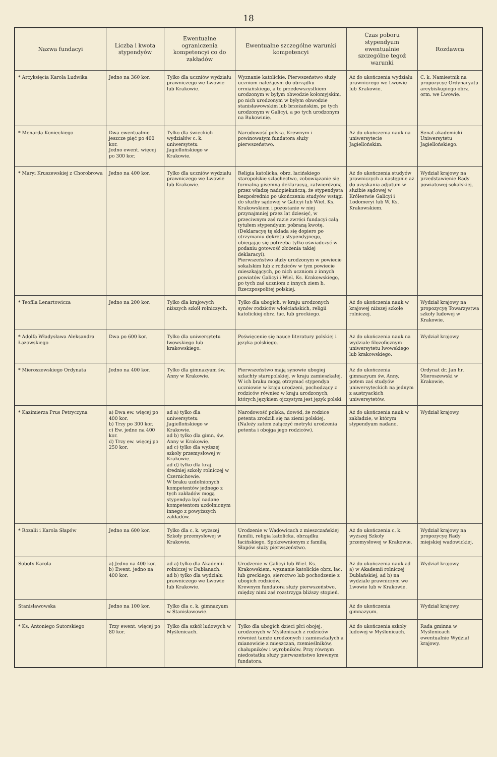18
| Nazwa fundacyi | Liczba i kwota stypendyów | Ewentualne ograniczenia kompetencyi co do zakładów | Ewentualne szczególne warunki kompetencyi | Czas poboru stypendyum ewentualnie szczególne tegoż warunki | Rozdawca |
| --- | --- | --- | --- | --- | --- |
| * Arcyksięcia Karola Ludwika | Jedno na 360 kor. | Tylko dla uczniów wydziału prawniczego we Lwowie lub Krakowie. | Wyznanie katolickie. Pierwszeństwo służy uczniom należącym do obrządku ormiańskiego, a to przedewszystkiem urodzonym w byłym obwodzie kołomyjskim, po nich urodzonym w byłym obwodzie stanisławowskim lub brzeżańskim, po tych urodzonym w Galicyi, a po tych urodzonym na Bukowinie. | Aż do ukończenia wydziału prawniczego we Lwowie lub Krakowie. | C. k. Namiestnik na propozycyę Ordynaryatu arcybiskupiego obrz. orm. we Lwowie. |
| * Menarda Konieckiego | Dwa ewentualnie jeszcze pięć po 400 kor. Jedno ewent. więcej po 300 kor. | Tylko dla świeckich wydziałów c. k. uniwersytetu Jagiellońskiego w Krakowie. | Narodowość polska. Krewnym i powinowatym fundatora służy pierwszeństwo. | Aż do ukończenia nauk na uniwersytecie Jagiellońskim. | Senat akademicki Uniwersytetu Jagiellońskiego. |
| * Maryi Kruszewskiej z Chorobrowa | Jedno na 400 kor. | Tylko dla uczniów wydziału prawniczego we Lwowie lub Krakowie. | Religia katolicka, obrz. łacińskiego staropolskie szlachectwo, zobowiązanie się formalną pisemną deklaracyą, zatwierdzoną przez władzę nadopiekuńczą, że stypendysta bezpośrednio po ukończeniu studyów wstąpi do służby sądowej w Galicyi lub Wiel. Ks. Krakowskiem i pozostanie w niej przynajmniej przez lat dziesięć, w przeciwnym zaś razie zwróci fundacyi całą tytułem stypendyum pobraną kwotę. (Deklaracyę tę składa się dopiero po otrzymaniu dekretu stypendyjnego, ubiegając się potrzeba tylko oświadczyć w podaniu gotowość złożenia takiej deklaracyi). Pierwszeństwo służy urodzonym w powiecie sokalskim lub z rodziców w tym powiecie mieszkających, po nich uczniom z innych powiatów Galicyi i Wiel. Ks. Krakowskiego, po tych zaś uczniom z innych ziem b. Rzeczpospolitej polskiej. | Aż do ukończenia studyów prawniczych a następnie aż do uzyskania adjutum w służbie sądowej w Królestwie Galicyi i Lodomeryi lub W. Ks. Krakowskiem. | Wydział krajowy na przedstawienie Rady powiatowej sokalskiej. |
| * Teofila Lenartowicza | Jedno na 200 kor. | Tylko dla krajowych niższych szkół rolniczych. | Tylko dla ubogich, w kraju urodzonych synów rodziców włościańskich, religii katolickiej obrz. łac. lub greckiego. | Aż do ukończenia nauk w krajowej niższej szkole rolniczej. | Wydział krajowy na propozycyę Towarzystwa szkoły ludowej w Krakowie. |
| * Adolfa Władysława Aleksandra Łazowskiego | Dwa po 600 kor. | Tylko dla uniwersytetu lwowskiego lub krakowskiego. | Poświęcenie się nauce literatury polskiej i języka polskiego. | Aż do ukończenia nauk na wydziale filozoficznym uniwersytetu lwowskiego lub krakowskiego. | Wydział krajowy. |
| * Mieroszewskiego Ordynata | Jedno na 400 kor. | Tylko dla gimnazyum św. Anny w Krakowie. | Pierwszeństwo mają synowie ubogiej szlachty staropolskiej, w kraju zamieszkałej. W ich braku mogą otrzymać stypendya uczniowie w kraju urodzeni, pochodzący z rodziców również w kraju urodzonych, których językiem ojczystym jest język polski. | Aż do ukończenia gimnazyum św. Anny, potem zaś studyów uniwersyteckich na jednym z austryackich uniwersytetów. | Ordynat dr. Jan hr. Mieroszewski w Krakowie. |
| * Kazimierza Prus Petryczyna | a) Dwa ew. więcej po 400 kor. b) Trzy po 300 kor. c) Ew. jedno na 400 kor. d) Trzy ew. więcej po 250 kor. | ad a) tylko dla uniwersytetu Jagiellońskiego w Krakowie. ad b) tylko dla gimn. św. Anny w Krakowie. ad c) tylko dla wyższej szkoły przemysłowej w Krakowie. ad d) tylko dla kraj. średniej szkoły rolniczej w Czernichowie. W braku uzdolnionych kompetentów jednego z tych zakładów mogą stypendya być nadane kompetentom uzdolnionym innego z powyższych zakładów. | Narodowość polska, dowód, że rodzice petenta zrodzili się na ziemi polskiej. (Należy zatem załączyć metryki urodzenia petenta i obojga jego rodziców). | Aż do ukończenia nauk w zakładzie, w którym stypendyum nadano. | Wydział krajowy. |
| * Rozalii i Karola Słapów | Jedno na 600 kor. | Tylko dla c. k. wyższej Szkoły przemysłowej w Krakowie. | Urodzenie w Wadowicach z mieszczańskiej familii, religia katolicka, obrządku łacińskiego. Spokrewnionym z familią Słapów służy pierwszeństwo. | Aż do ukończenia c. k. wyższej Szkoły przemysłowej w Krakowie. | Wydział krajowy na propozycyę Rady miejskiej wadowickiej. |
| Soboty Karola | a) Jedno na 400 kor. b) Ewent. jedno na 400 kor. | ad a) tylko dla Akademii rolniczej w Dublanach. ad b) tylko dla wydziału prawniczego we Lwowie lub Krakowie. | Urodzenie w Galicyi lub Wiel. Ks. Krakowskiem, wyznanie katolickie obrz. łac. lub greckiego, sieroctwo lub pochodzenie z ubogich rodziców. Krewnym fundatora służy pierwszeństwo, między nimi zaś rozstrzyga bliższy stopień. | Aż do ukończenia nauk ad a) w Akademii rolniczej Dublańskiej, ad b) na wydziale prawniczym we Lwowie lub w Krakowie. | Wydział krajowy. |
| Stanisławowska | Jedno na 100 kor. | Tylko dla c. k. gimnazyum w Stanisławowie. | | Aż do ukończenia gimnazyum. | Wydział krajowy. |
| * Ks. Antoniego Sutorskiego | Trzy ewent. więcej po 80 kor. | Tylko dla szkół ludowych w Myślenicach. | Tylko dla ubogich dzieci płci obojej, urodzonych w Myślenicach z rodziców również tamże urodzonych i zamieszkałych a mianowicie z mieszczan, rzemieślników, chałupników i wyrobników. Przy równym niedostatku służy pierwszeństwo krewnym fundatora. | Aż do ukończenia szkoły ludowej w Myślenicach. | Rada gminna w Myślenicach ewentualnie Wydział krajowy. |